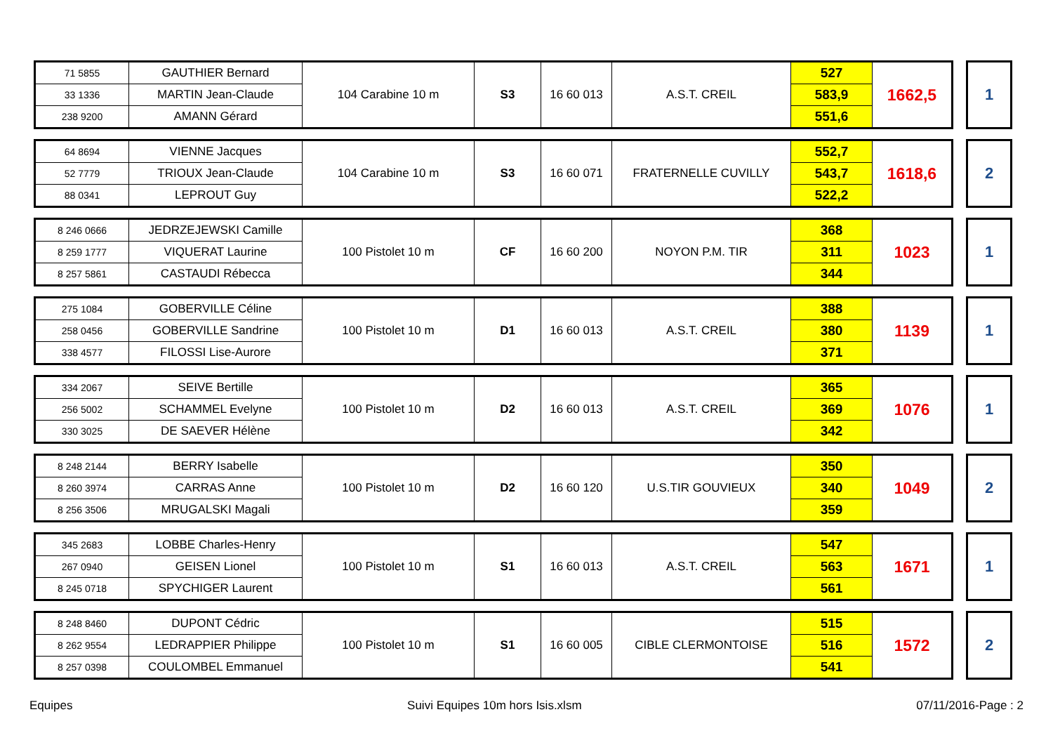| 71 5855 | GAUTHIER Bernard | 104 Carabine 10 m | S3 | 16 60 013 | A.S.T. CREIL | 527 | 1662,5 |
| 33 1336 | MARTIN Jean-Claude | | | | | 583,9 | |
| 238 9200 | AMANN Gérard | | | | | 551,6 | |
1
| 64 8694 | VIENNE Jacques | 104 Carabine 10 m | S3 | 16 60 071 | FRATERNELLE CUVILLY | 552,7 | 1618,6 |
| 52 7779 | TRIOUX Jean-Claude | | | | | 543,7 | |
| 88 0341 | LEPROUT Guy | | | | | 522,2 | |
2
| 8 246 0666 | JEDRZEJEWSKI Camille | 100 Pistolet 10 m | CF | 16 60 200 | NOYON P.M. TIR | 368 | 1023 |
| 8 259 1777 | VIQUERAT Laurine | | | | | 311 | |
| 8 257 5861 | CASTAUDI Rébecca | | | | | 344 | |
1
| 275 1084 | GOBERVILLE Céline | 100 Pistolet 10 m | D1 | 16 60 013 | A.S.T. CREIL | 388 | 1139 |
| 258 0456 | GOBERVILLE Sandrine | | | | | 380 | |
| 338 4577 | FILOSSI Lise-Aurore | | | | | 371 | |
1
| 334 2067 | SEIVE Bertille | 100 Pistolet 10 m | D2 | 16 60 013 | A.S.T. CREIL | 365 | 1076 |
| 256 5002 | SCHAMMEL Evelyne | | | | | 369 | |
| 330 3025 | DE SAEVER Hélène | | | | | 342 | |
1
| 8 248 2144 | BERRY Isabelle | 100 Pistolet 10 m | D2 | 16 60 120 | U.S.TIR GOUVIEUX | 350 | 1049 |
| 8 260 3974 | CARRAS Anne | | | | | 340 | |
| 8 256 3506 | MRUGALSKI Magali | | | | | 359 | |
2
| 345 2683 | LOBBE Charles-Henry | 100 Pistolet 10 m | S1 | 16 60 013 | A.S.T. CREIL | 547 | 1671 |
| 267 0940 | GEISEN Lionel | | | | | 563 | |
| 8 245 0718 | SPYCHIGER Laurent | | | | | 561 | |
1
| 8 248 8460 | DUPONT Cédric | 100 Pistolet 10 m | S1 | 16 60 005 | CIBLE CLERMONTOISE | 515 | 1572 |
| 8 262 9554 | LEDRAPPIER Philippe | | | | | 516 | |
| 8 257 0398 | COULOMBEL Emmanuel | | | | | 541 | |
2
Equipes Suivi Equipes 10m hors Isis.xlsm 07/11/2016-Page : 2